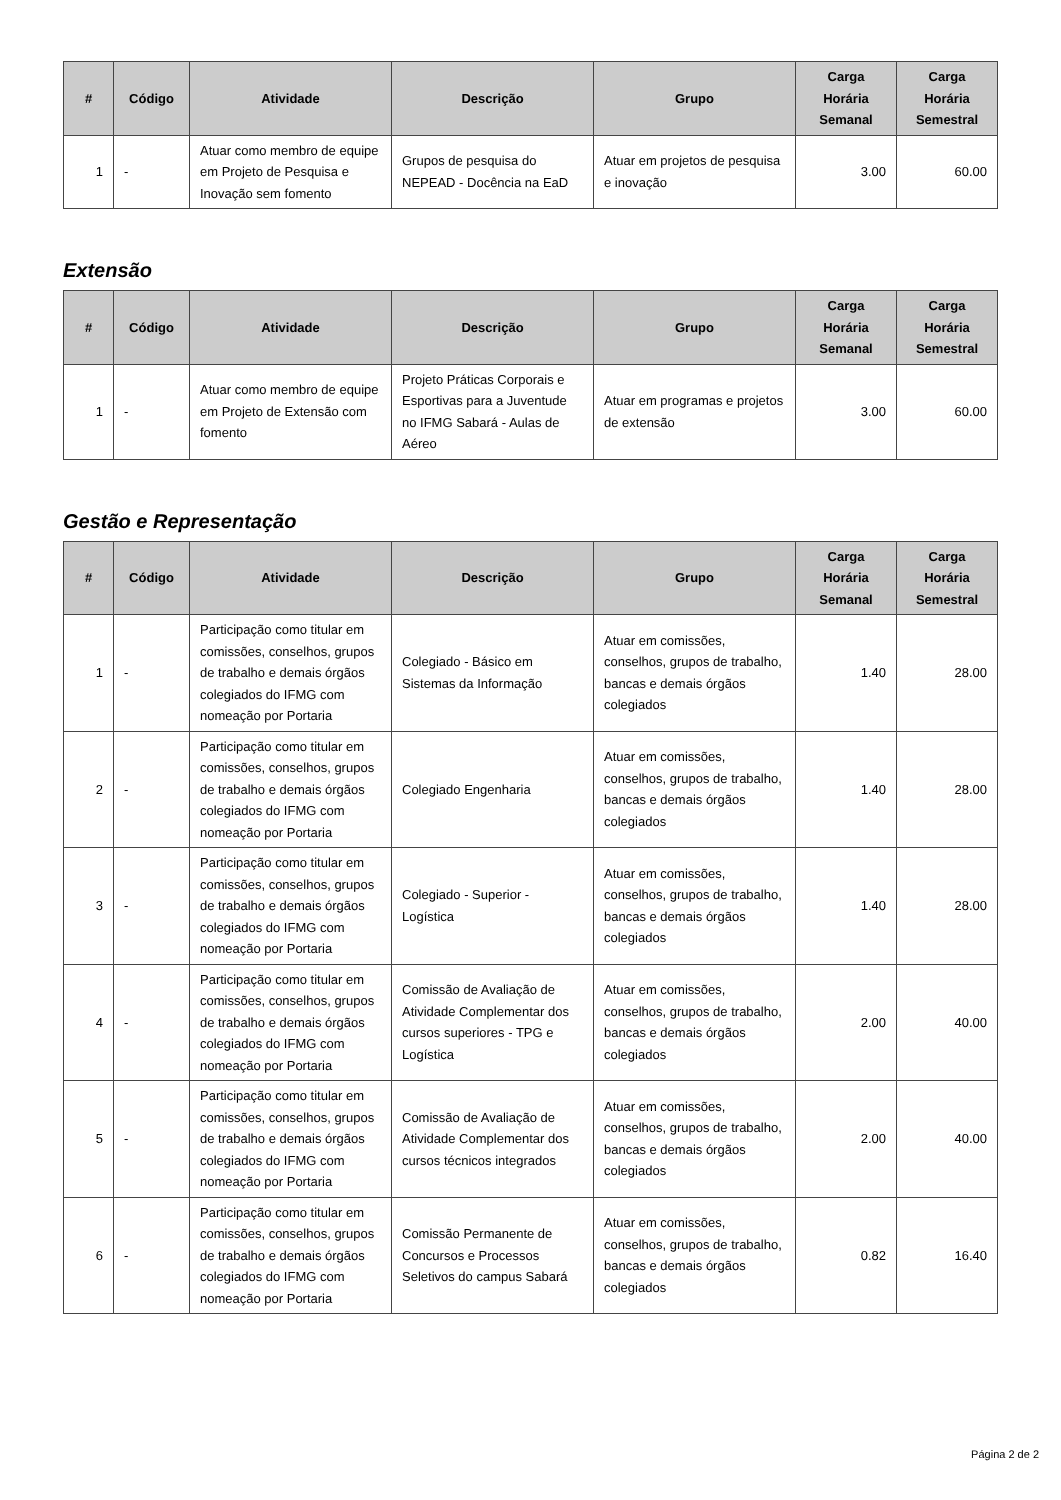| # | Código | Atividade | Descrição | Grupo | Carga Horária Semanal | Carga Horária Semestral |
| --- | --- | --- | --- | --- | --- | --- |
| 1 | - | Atuar como membro de equipe em Projeto de Pesquisa e Inovação sem fomento | Grupos de pesquisa do NEPEAD - Docência na EaD | Atuar em projetos de pesquisa e inovação | 3.00 | 60.00 |
Extensão
| # | Código | Atividade | Descrição | Grupo | Carga Horária Semanal | Carga Horária Semestral |
| --- | --- | --- | --- | --- | --- | --- |
| 1 | - | Atuar como membro de equipe em Projeto de Extensão com fomento | Projeto Práticas Corporais e Esportivas para a Juventude no IFMG Sabará - Aulas de Aéreo | Atuar em programas e projetos de extensão | 3.00 | 60.00 |
Gestão e Representação
| # | Código | Atividade | Descrição | Grupo | Carga Horária Semanal | Carga Horária Semestral |
| --- | --- | --- | --- | --- | --- | --- |
| 1 | - | Participação como titular em comissões, conselhos, grupos de trabalho e demais órgãos colegiados do IFMG com nomeação por Portaria | Colegiado - Básico em Sistemas da Informação | Atuar em comissões, conselhos, grupos de trabalho, bancas e demais órgãos colegiados | 1.40 | 28.00 |
| 2 | - | Participação como titular em comissões, conselhos, grupos de trabalho e demais órgãos colegiados do IFMG com nomeação por Portaria | Colegiado Engenharia | Atuar em comissões, conselhos, grupos de trabalho, bancas e demais órgãos colegiados | 1.40 | 28.00 |
| 3 | - | Participação como titular em comissões, conselhos, grupos de trabalho e demais órgãos colegiados do IFMG com nomeação por Portaria | Colegiado - Superior - Logística | Atuar em comissões, conselhos, grupos de trabalho, bancas e demais órgãos colegiados | 1.40 | 28.00 |
| 4 | - | Participação como titular em comissões, conselhos, grupos de trabalho e demais órgãos colegiados do IFMG com nomeação por Portaria | Comissão de Avaliação de Atividade Complementar dos cursos superiores - TPG e Logística | Atuar em comissões, conselhos, grupos de trabalho, bancas e demais órgãos colegiados | 2.00 | 40.00 |
| 5 | - | Participação como titular em comissões, conselhos, grupos de trabalho e demais órgãos colegiados do IFMG com nomeação por Portaria | Comissão de Avaliação de Atividade Complementar dos cursos técnicos integrados | Atuar em comissões, conselhos, grupos de trabalho, bancas e demais órgãos colegiados | 2.00 | 40.00 |
| 6 | - | Participação como titular em comissões, conselhos, grupos de trabalho e demais órgãos colegiados do IFMG com nomeação por Portaria | Comissão Permanente de Concursos e Processos Seletivos do campus Sabará | Atuar em comissões, conselhos, grupos de trabalho, bancas e demais órgãos colegiados | 0.82 | 16.40 |
Página 2 de 2